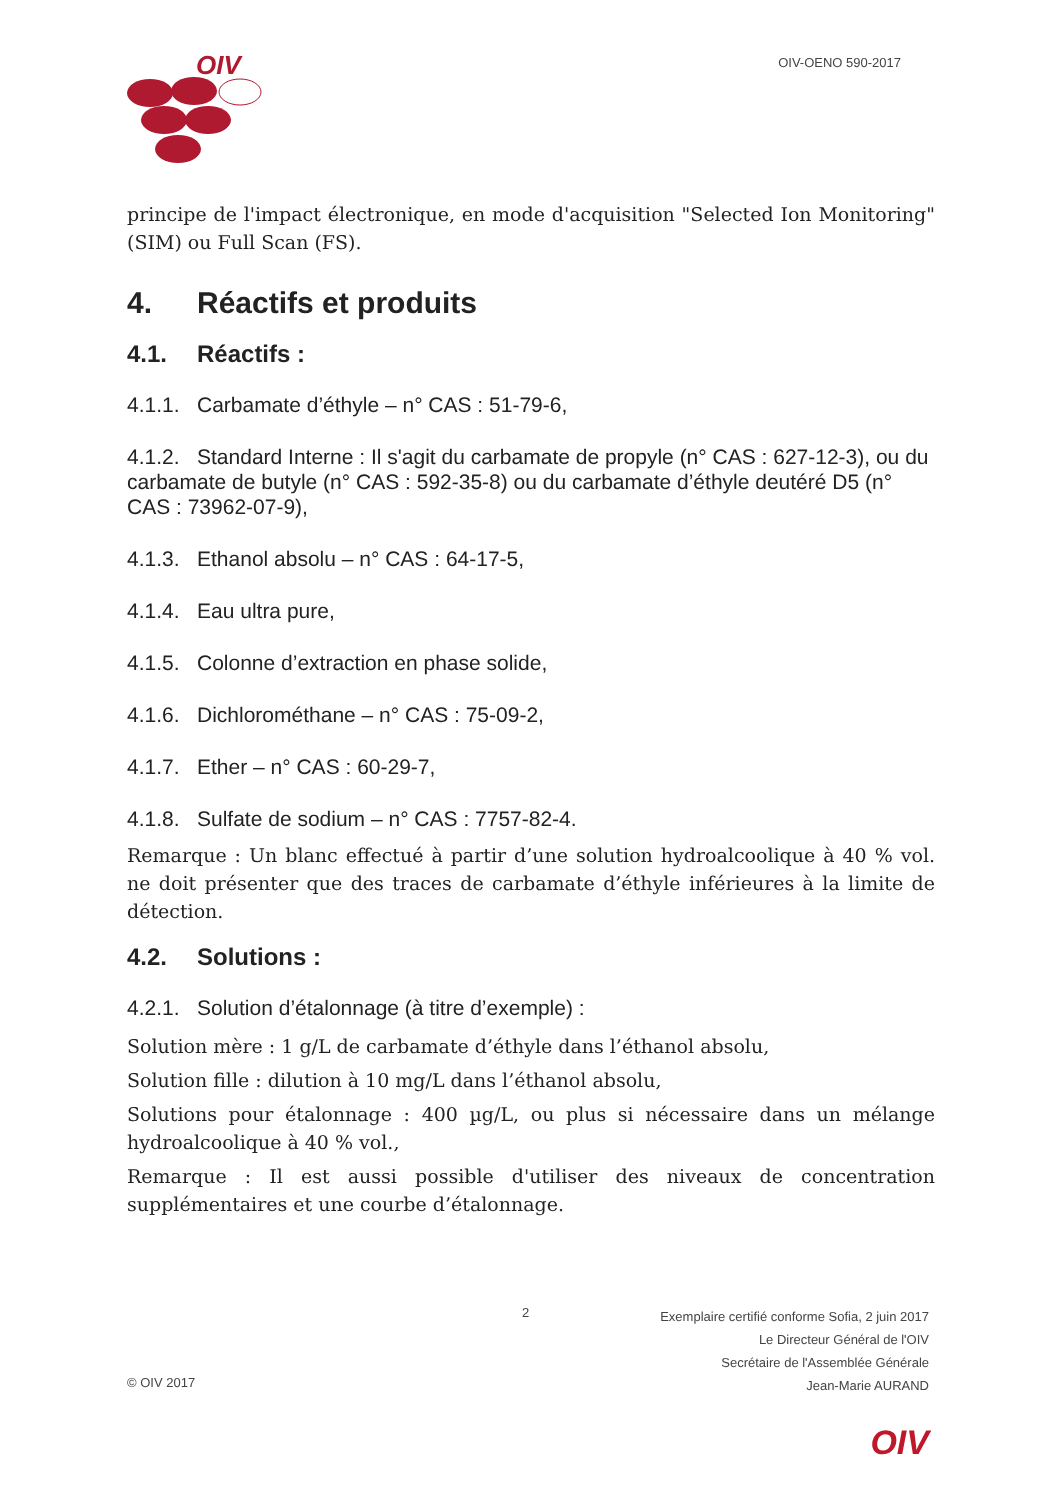OIV
OIV-OENO 590-2017
principe de l'impact électronique, en mode d'acquisition "Selected Ion Monitoring" (SIM) ou Full Scan (FS).
4. Réactifs et produits
4.1. Réactifs :
4.1.1. Carbamate d’éthyle – n° CAS : 51-79-6,
4.1.2. Standard Interne : Il s'agit du carbamate de propyle (n° CAS : 627-12-3), ou du carbamate de butyle (n° CAS : 592-35-8) ou du carbamate d’éthyle deutéré D5 (n° CAS : 73962-07-9),
4.1.3. Ethanol absolu – n° CAS : 64-17-5,
4.1.4. Eau ultra pure,
4.1.5. Colonne d’extraction en phase solide,
4.1.6. Dichlorométhane – n° CAS : 75-09-2,
4.1.7. Ether – n° CAS : 60-29-7,
4.1.8. Sulfate de sodium – n° CAS : 7757-82-4.
Remarque : Un blanc effectué à partir d’une solution hydroalcoolique à 40 % vol. ne doit présenter que des traces de carbamate d’éthyle inférieures à la limite de détection.
4.2. Solutions :
4.2.1. Solution d’étalonnage (à titre d’exemple) :
Solution mère : 1 g/L de carbamate d’éthyle dans l’éthanol absolu,
Solution fille : dilution à 10 mg/L dans l’éthanol absolu,
Solutions pour étalonnage : 400 µg/L, ou plus si nécessaire dans un mélange hydroalcoolique à 40 % vol.,
Remarque : Il est aussi possible d'utiliser des niveaux de concentration supplémentaires et une courbe d’étalonnage.
2
Exemplaire certifié conforme Sofia, 2 juin 2017
Le Directeur Général de l'OIV
Secrétaire de l'Assemblée Générale
Jean-Marie AURAND
© OIV 2017
OIV